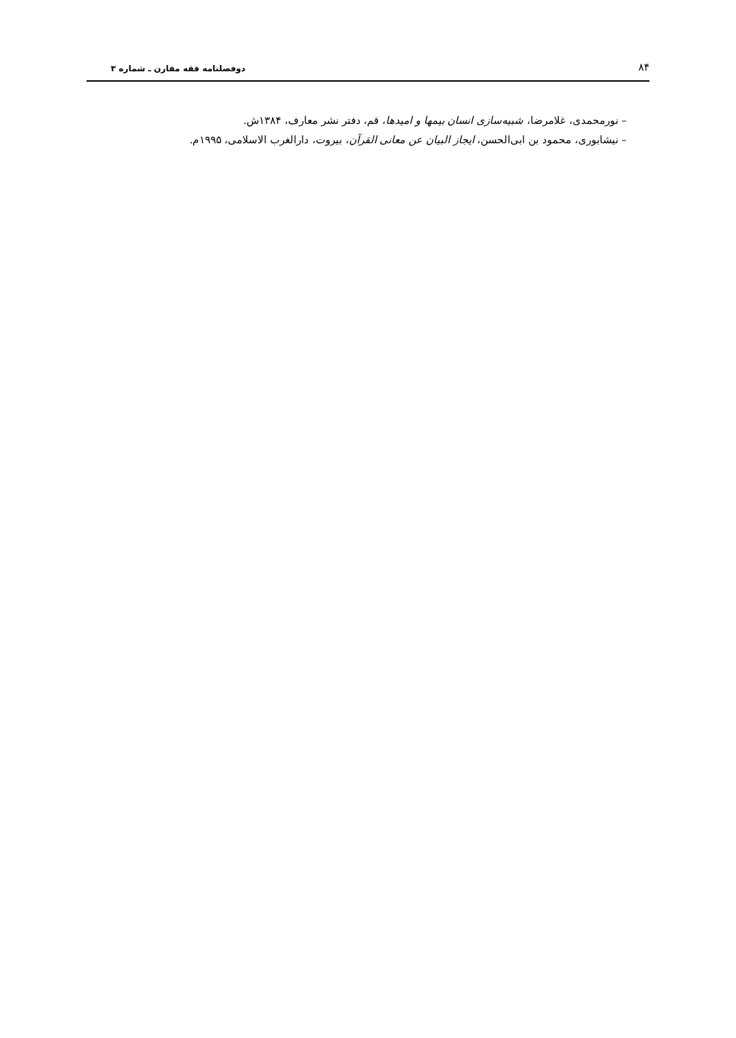۸۴ دوفصلنامه فقه مقارن ـ شماره ۳
– نورمحمدی، غلامرضا، شبیه‌سازی انسان بیمها و امیدها، قم، دفتر نشر معارف، ۱۳۸۴ش.
– نیشابوری، محمود بن ابی‌الحسن، ایجاز البیان عن معانی القرآن، بیروت، دارالغرب الاسلامی، ۱۹۹۵م.